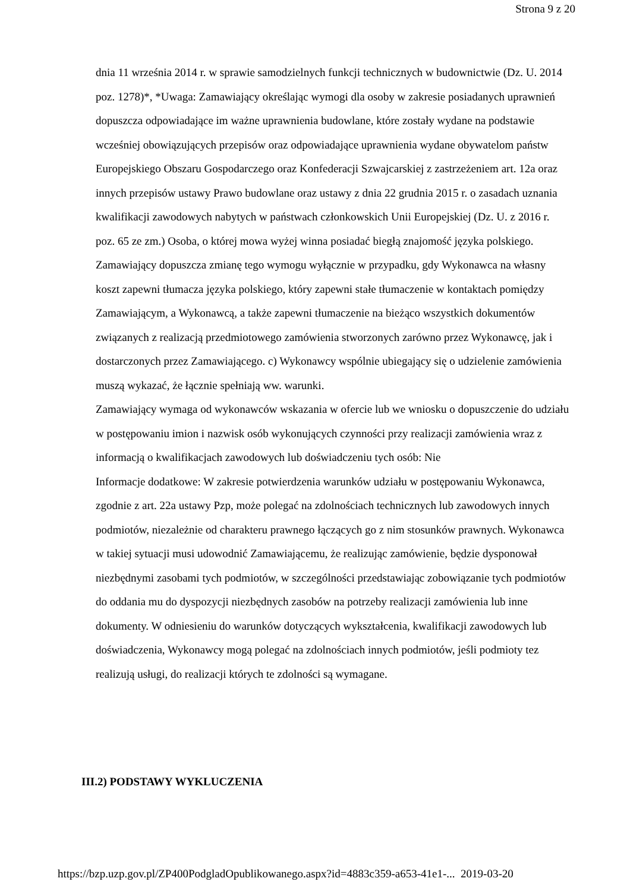Strona 9 z 20
dnia 11 września 2014 r. w sprawie samodzielnych funkcji technicznych w budownictwie (Dz. U. 2014 poz. 1278)*, *Uwaga: Zamawiający określając wymogi dla osoby w zakresie posiadanych uprawnień dopuszcza odpowiadające im ważne uprawnienia budowlane, które zostały wydane na podstawie wcześniej obowiązujących przepisów oraz odpowiadające uprawnienia wydane obywatelom państw Europejskiego Obszaru Gospodarczego oraz Konfederacji Szwajcarskiej z zastrzeżeniem art. 12a oraz innych przepisów ustawy Prawo budowlane oraz ustawy z dnia 22 grudnia 2015 r. o zasadach uznania kwalifikacji zawodowych nabytych w państwach członkowskich Unii Europejskiej (Dz. U. z 2016 r. poz. 65 ze zm.) Osoba, o której mowa wyżej winna posiadać biegłą znajomość języka polskiego. Zamawiający dopuszcza zmianę tego wymogu wyłącznie w przypadku, gdy Wykonawca na własny koszt zapewni tłumacza języka polskiego, który zapewni stałe tłumaczenie w kontaktach pomiędzy Zamawiającym, a Wykonawcą, a także zapewni tłumaczenie na bieżąco wszystkich dokumentów związanych z realizacją przedmiotowego zamówienia stworzonych zarówno przez Wykonawcę, jak i dostarczonych przez Zamawiającego. c) Wykonawcy wspólnie ubiegający się o udzielenie zamówienia muszą wykazać, że łącznie spełniają ww. warunki.
Zamawiający wymaga od wykonawców wskazania w ofercie lub we wniosku o dopuszczenie do udziału w postępowaniu imion i nazwisk osób wykonujących czynności przy realizacji zamówienia wraz z informacją o kwalifikacjach zawodowych lub doświadczeniu tych osób: Nie
Informacje dodatkowe: W zakresie potwierdzenia warunków udziału w postępowaniu Wykonawca, zgodnie z art. 22a ustawy Pzp, może polegać na zdolnościach technicznych lub zawodowych innych podmiotów, niezależnie od charakteru prawnego łączących go z nim stosunków prawnych. Wykonawca w takiej sytuacji musi udowodnić Zamawiającemu, że realizując zamówienie, będzie dysponował niezbędnymi zasobami tych podmiotów, w szczególności przedstawiając zobowiązanie tych podmiotów do oddania mu do dyspozycji niezbędnych zasobów na potrzeby realizacji zamówienia lub inne dokumenty. W odniesieniu do warunków dotyczących wykształcenia, kwalifikacji zawodowych lub doświadczenia, Wykonawcy mogą polegać na zdolnościach innych podmiotów, jeśli podmioty tez realizują usługi, do realizacji których te zdolności są wymagane.
III.2) PODSTAWY WYKLUCZENIA
https://bzp.uzp.gov.pl/ZP400PodgladOpublikowanego.aspx?id=4883c359-a653-41e1-... 2019-03-20